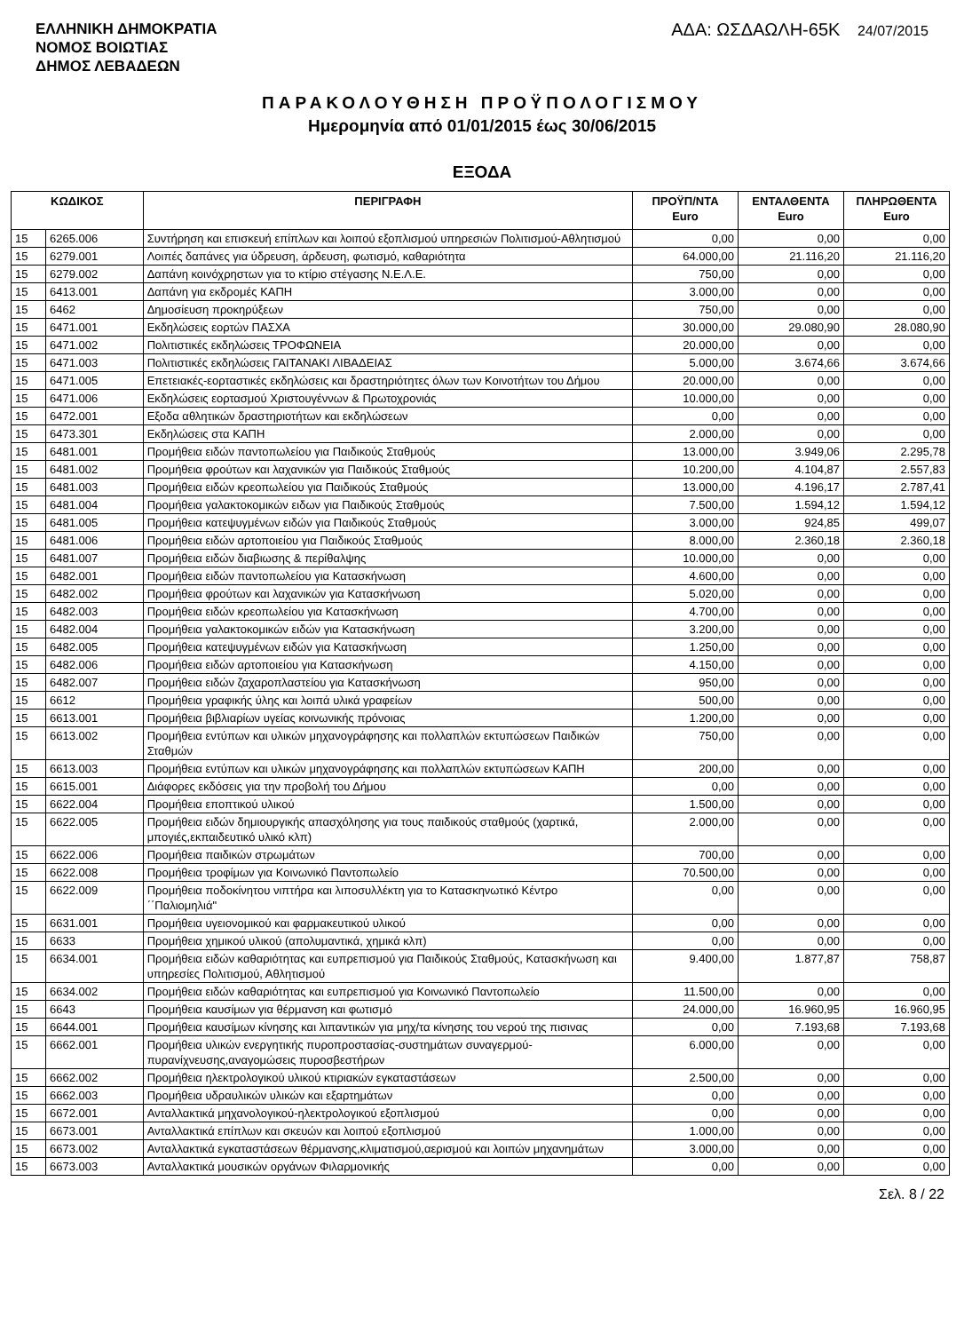ΕΛΛΗΝΙΚΗ ΔΗΜΟΚΡΑΤΙΑ
ΝΟΜΟΣ ΒΟΙΩΤΙΑΣ
ΔΗΜΟΣ ΛΕΒΑΔΕΩΝ
ΑΔΑ: ΩΣΔΑΩΛΗ-65Κ 24/07/2015
ΠΑΡΑΚΟΛΟΥΘΗΣΗ ΠΡΟΫΠΟΛΟΓΙΣΜΟΥ
Ημερομηνία από 01/01/2015 έως 30/06/2015
ΕΞΟΔΑ
| ΚΩΔΙΚΟΣ | | ΠΕΡΙΓΡΑΦΗ | ΠΡΟΫΠ/ΝΤΑ Euro | ΕΝΤΑΛΘΕΝΤΑ Euro | ΠΛΗΡΩΘΕΝΤΑ Euro |
| --- | --- | --- | --- | --- | --- |
| 15 | 6265.006 | Συντήρηση και επισκευή επίπλων και λοιπού εξοπλισμού υπηρεσιών Πολιτισμού-Αθλητισμού | 0,00 | 0,00 | 0,00 |
| 15 | 6279.001 | Λοιπές δαπάνες για ύδρευση, άρδευση, φωτισμό, καθαριότητα | 64.000,00 | 21.116,20 | 21.116,20 |
| 15 | 6279.002 | Δαπάνη κοινόχρηστων για το κτίριο στέγασης Ν.Ε.Λ.Ε. | 750,00 | 0,00 | 0,00 |
| 15 | 6413.001 | Δαπάνη για εκδρομές ΚΑΠΗ | 3.000,00 | 0,00 | 0,00 |
| 15 | 6462 | Δημοσίευση προκηρύξεων | 750,00 | 0,00 | 0,00 |
| 15 | 6471.001 | Εκδηλώσεις εορτών ΠΑΣΧΑ | 30.000,00 | 29.080,90 | 28.080,90 |
| 15 | 6471.002 | Πολιτιστικές εκδηλώσεις ΤΡΟΦΩΝΕΙΑ | 20.000,00 | 0,00 | 0,00 |
| 15 | 6471.003 | Πολιτιστικές εκδηλώσεις ΓΑΙΤΑΝΑΚΙ ΛΙΒΑΔΕΙΑΣ | 5.000,00 | 3.674,66 | 3.674,66 |
| 15 | 6471.005 | Επετειακές-εορταστικές εκδηλώσεις και δραστηριότητες όλων των Κοινοτήτων του Δήμου | 20.000,00 | 0,00 | 0,00 |
| 15 | 6471.006 | Εκδηλώσεις εορτασμού Χριστουγέννων & Πρωτοχρονιάς | 10.000,00 | 0,00 | 0,00 |
| 15 | 6472.001 | Εξοδα αθλητικών δραστηριοτήτων και εκδηλώσεων | 0,00 | 0,00 | 0,00 |
| 15 | 6473.301 | Εκδηλώσεις στα ΚΑΠΗ | 2.000,00 | 0,00 | 0,00 |
| 15 | 6481.001 | Προμήθεια ειδών παντοπωλείου για Παιδικούς Σταθμούς | 13.000,00 | 3.949,06 | 2.295,78 |
| 15 | 6481.002 | Προμήθεια φρούτων και λαχανικών για Παιδικούς Σταθμούς | 10.200,00 | 4.104,87 | 2.557,83 |
| 15 | 6481.003 | Προμήθεια ειδών κρεοπωλείου για Παιδικούς Σταθμούς | 13.000,00 | 4.196,17 | 2.787,41 |
| 15 | 6481.004 | Προμήθεια γαλακτοκομικών ειδων για Παιδικούς Σταθμούς | 7.500,00 | 1.594,12 | 1.594,12 |
| 15 | 6481.005 | Προμήθεια κατεψυγμένων ειδών για Παιδικούς Σταθμούς | 3.000,00 | 924,85 | 499,07 |
| 15 | 6481.006 | Προμήθεια ειδών αρτοποιείου για Παιδικούς Σταθμούς | 8.000,00 | 2.360,18 | 2.360,18 |
| 15 | 6481.007 | Προμήθεια ειδών διαβιωσης & περίθαλψης | 10.000,00 | 0,00 | 0,00 |
| 15 | 6482.001 | Προμήθεια ειδών παντοπωλείου για Κατασκήνωση | 4.600,00 | 0,00 | 0,00 |
| 15 | 6482.002 | Προμήθεια φρούτων και λαχανικών για Κατασκήνωση | 5.020,00 | 0,00 | 0,00 |
| 15 | 6482.003 | Προμήθεια ειδών κρεοπωλείου για Κατασκήνωση | 4.700,00 | 0,00 | 0,00 |
| 15 | 6482.004 | Προμήθεια γαλακτοκομικών ειδών για Κατασκήνωση | 3.200,00 | 0,00 | 0,00 |
| 15 | 6482.005 | Προμήθεια κατεψυγμένων ειδών για Κατασκήνωση | 1.250,00 | 0,00 | 0,00 |
| 15 | 6482.006 | Προμήθεια ειδών αρτοποιείου για Κατασκήνωση | 4.150,00 | 0,00 | 0,00 |
| 15 | 6482.007 | Προμήθεια ειδών ζαχαροπλαστείου για Κατασκήνωση | 950,00 | 0,00 | 0,00 |
| 15 | 6612 | Προμήθεια γραφικής ύλης και λοιπά υλικά γραφείων | 500,00 | 0,00 | 0,00 |
| 15 | 6613.001 | Προμήθεια βιβλιαρίων υγείας κοινωνικής πρόνοιας | 1.200,00 | 0,00 | 0,00 |
| 15 | 6613.002 | Προμήθεια εντύπων και υλικών μηχανογράφησης και πολλαπλών εκτυπώσεων Παιδικών Σταθμών | 750,00 | 0,00 | 0,00 |
| 15 | 6613.003 | Προμήθεια εντύπων και υλικών μηχανογράφησης και πολλαπλών εκτυπώσεων ΚΑΠΗ | 200,00 | 0,00 | 0,00 |
| 15 | 6615.001 | Διάφορες εκδόσεις για την προβολή του Δήμου | 0,00 | 0,00 | 0,00 |
| 15 | 6622.004 | Προμήθεια εποπτικού υλικού | 1.500,00 | 0,00 | 0,00 |
| 15 | 6622.005 | Προμήθεια ειδών δημιουργικής απασχόλησης για τους παιδικούς σταθμούς (χαρτικά, μπογιές,εκπαιδευτικό υλικό κλπ) | 2.000,00 | 0,00 | 0,00 |
| 15 | 6622.006 | Προμήθεια παιδικών στρωμάτων | 700,00 | 0,00 | 0,00 |
| 15 | 6622.008 | Προμήθεια τροφίμων για Κοινωνικό Παντοπωλείο | 70.500,00 | 0,00 | 0,00 |
| 15 | 6622.009 | Προμήθεια ποδοκίνητου νιπτήρα και λιποσυλλέκτη για το Κατασκηνωτικό Κέντρο ΄΄Παλιομηλιά" | 0,00 | 0,00 | 0,00 |
| 15 | 6631.001 | Προμήθεια υγειονομικού και φαρμακευτικού υλικού | 0,00 | 0,00 | 0,00 |
| 15 | 6633 | Προμήθεια χημικού υλικού (απολυμαντικά, χημικά κλπ) | 0,00 | 0,00 | 0,00 |
| 15 | 6634.001 | Προμήθεια ειδών καθαριότητας και ευπρεπισμού για Παιδικούς Σταθμούς, Κατασκήνωση και υπηρεσίες Πολιτισμού, Αθλητισμού | 9.400,00 | 1.877,87 | 758,87 |
| 15 | 6634.002 | Προμήθεια ειδών καθαριότητας και ευπρεπισμού για Κοινωνικό Παντοπωλείο | 11.500,00 | 0,00 | 0,00 |
| 15 | 6643 | Προμήθεια καυσίμων για θέρμανση και φωτισμό | 24.000,00 | 16.960,95 | 16.960,95 |
| 15 | 6644.001 | Προμήθεια καυσίμων κίνησης και λιπαντικών για μηχ/τα κίνησης του νερού της πισινας | 0,00 | 7.193,68 | 7.193,68 |
| 15 | 6662.001 | Προμήθεια υλικών ενεργητικής πυροπροστασίας-συστημάτων συναγερμού-πυρανίχνευσης,αναγομώσεις πυροσβεστήρων | 6.000,00 | 0,00 | 0,00 |
| 15 | 6662.002 | Προμήθεια ηλεκτρολογικού υλικού κτιριακών εγκαταστάσεων | 2.500,00 | 0,00 | 0,00 |
| 15 | 6662.003 | Προμήθεια υδραυλικών υλικών και εξαρτημάτων | 0,00 | 0,00 | 0,00 |
| 15 | 6672.001 | Ανταλλακτικά μηχανολογικού-ηλεκτρολογικού εξοπλισμού | 0,00 | 0,00 | 0,00 |
| 15 | 6673.001 | Ανταλλακτικά επίπλων και σκευών και λοιπού εξοπλισμού | 1.000,00 | 0,00 | 0,00 |
| 15 | 6673.002 | Ανταλλακτικά εγκαταστάσεων θέρμανσης,κλιματισμού,αερισμού και λοιπών μηχανημάτων | 3.000,00 | 0,00 | 0,00 |
| 15 | 6673.003 | Ανταλλακτικά μουσικών οργάνων Φιλαρμονικής | 0,00 | 0,00 | 0,00 |
Σελ. 8 / 22